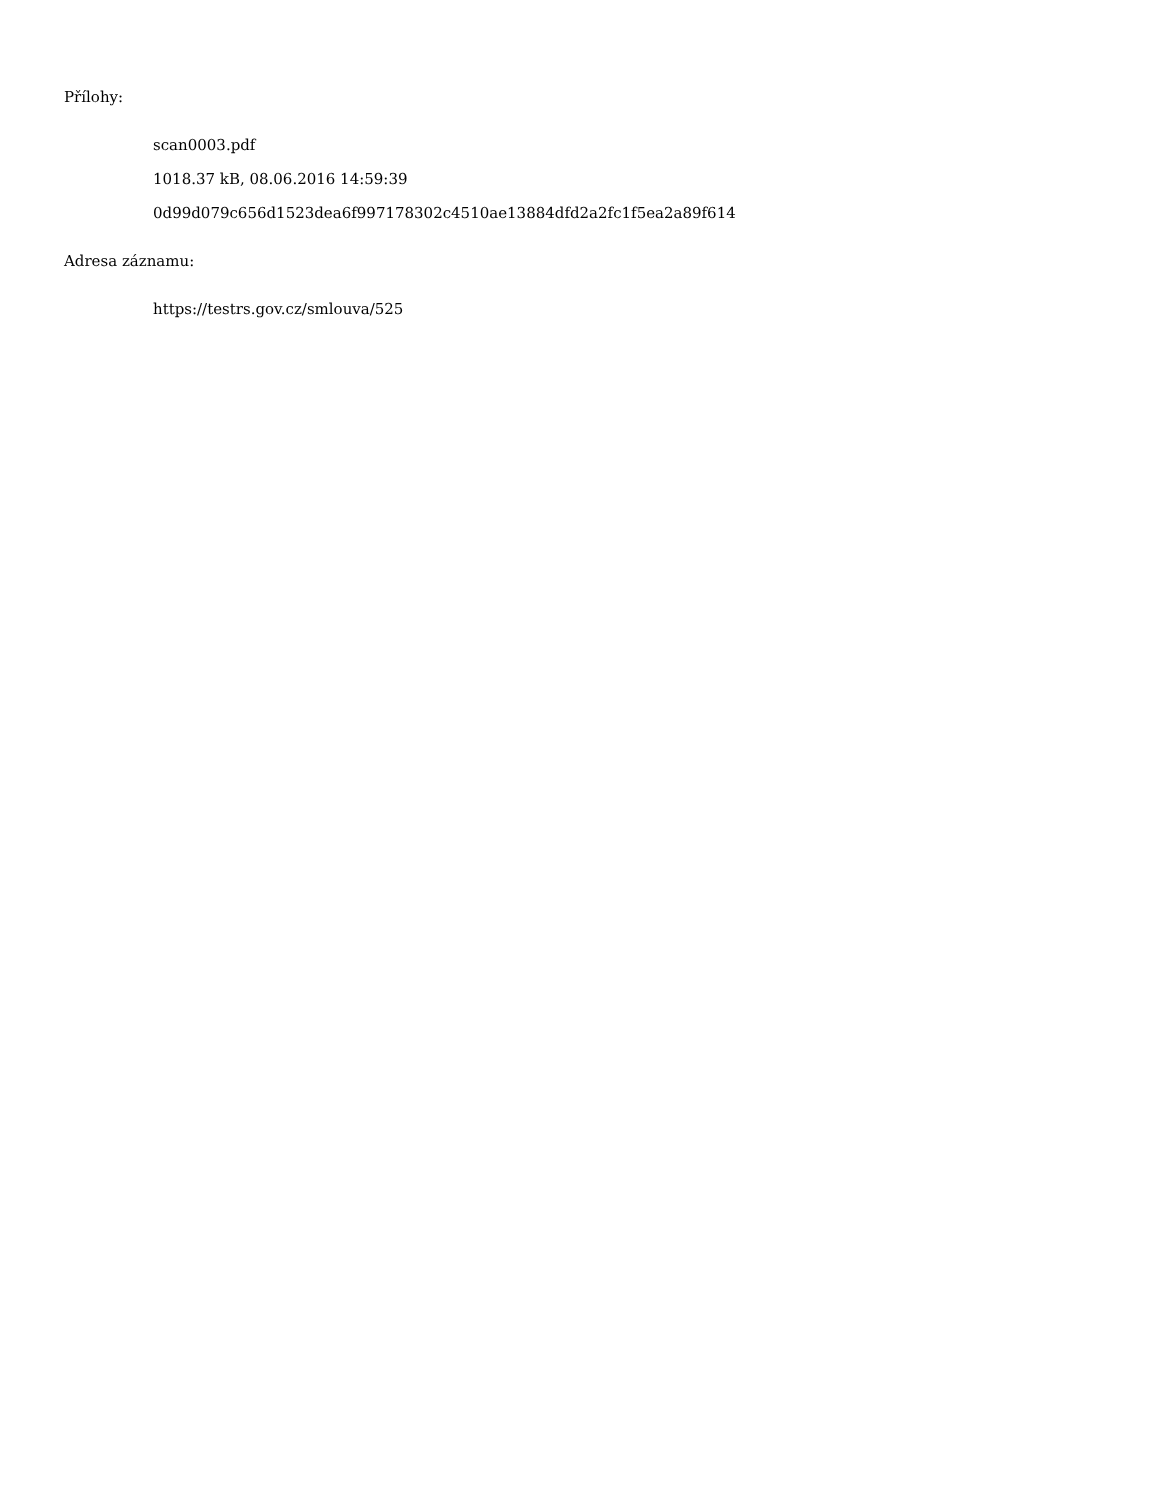Přílohy:
scan0003.pdf
1018.37 kB, 08.06.2016 14:59:39
0d99d079c656d1523dea6f997178302c4510ae13884dfd2a2fc1f5ea2a89f614
Adresa záznamu:
https://testrs.gov.cz/smlouva/525